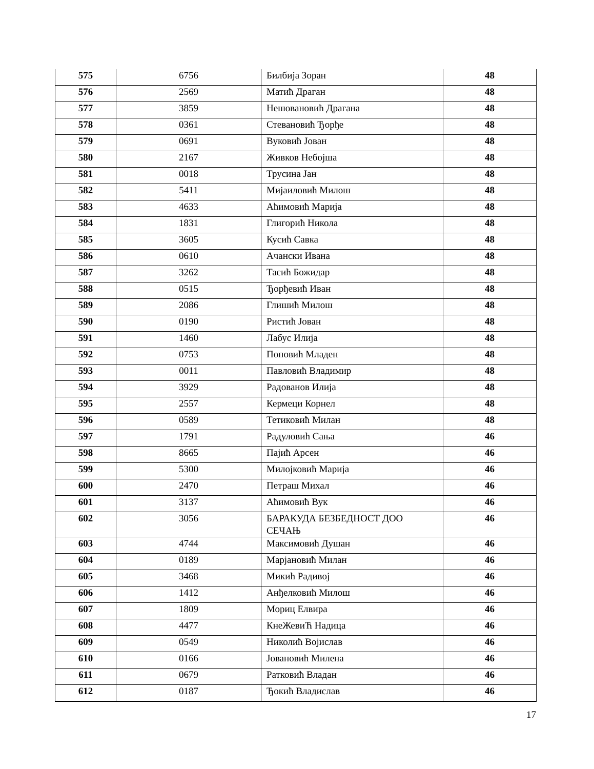| 575 | 6756 | Билбија Зоран | 48 |
| 576 | 2569 | Матић Драган | 48 |
| 577 | 3859 | Нешовановић Драгана | 48 |
| 578 | 0361 | Стевановић Ђорђе | 48 |
| 579 | 0691 | Вуковић Јован | 48 |
| 580 | 2167 | Живков Небојша | 48 |
| 581 | 0018 | Трусина Јан | 48 |
| 582 | 5411 | Мијаиловић Милош | 48 |
| 583 | 4633 | Аћимовић Марија | 48 |
| 584 | 1831 | Глигорић Никола | 48 |
| 585 | 3605 | Кусић Савка | 48 |
| 586 | 0610 | Ачански Ивана | 48 |
| 587 | 3262 | Тасић Божидар | 48 |
| 588 | 0515 | Ђорђевић Иван | 48 |
| 589 | 2086 | Глишић Милош | 48 |
| 590 | 0190 | Ристић Јован | 48 |
| 591 | 1460 | Лабус Илија | 48 |
| 592 | 0753 | Поповић Младен | 48 |
| 593 | 0011 | Павловић Владимир | 48 |
| 594 | 3929 | Радованов Илија | 48 |
| 595 | 2557 | Кермеци Корнел | 48 |
| 596 | 0589 | Тетиковић Милан | 48 |
| 597 | 1791 | Радуловић Сања | 46 |
| 598 | 8665 | Пајић Арсен | 46 |
| 599 | 5300 | Милојковић Марија | 46 |
| 600 | 2470 | Петраш Михал | 46 |
| 601 | 3137 | Аћимовић Вук | 46 |
| 602 | 3056 | БАРАКУДА БЕЗБЕДНОСТ ДОО СЕЧАЊ | 46 |
| 603 | 4744 | Максимовић Душан | 46 |
| 604 | 0189 | Марјановић Милан | 46 |
| 605 | 3468 | Микић Радивој | 46 |
| 606 | 1412 | Анђелковић Милош | 46 |
| 607 | 1809 | Мориц Елвира | 46 |
| 608 | 4477 | КнеЖевиЋ Надица | 46 |
| 609 | 0549 | Николић Војислав | 46 |
| 610 | 0166 | Јовановић Милена | 46 |
| 611 | 0679 | Ратковић Владан | 46 |
| 612 | 0187 | Ђокић Владислав | 46 |
17